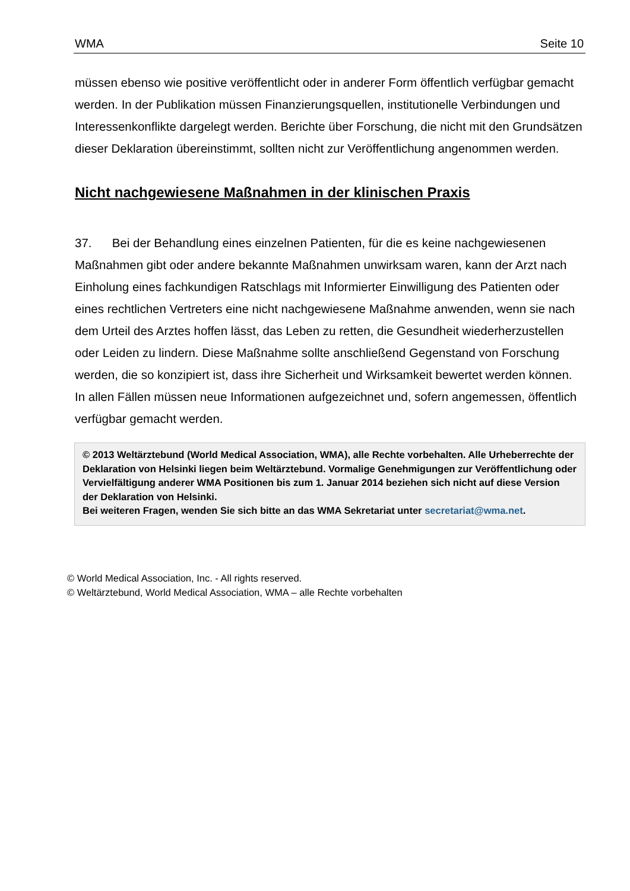WMA Seite 10
müssen ebenso wie positive veröffentlicht oder in anderer Form öffentlich verfügbar gemacht werden. In der Publikation müssen Finanzierungsquellen, institutionelle Verbindungen und Interessenkonflikte dargelegt werden. Berichte über Forschung, die nicht mit den Grundsätzen dieser Deklaration übereinstimmt, sollten nicht zur Veröffentlichung angenommen werden.
Nicht nachgewiesene Maßnahmen in der klinischen Praxis
37. Bei der Behandlung eines einzelnen Patienten, für die es keine nachgewiesenen Maßnahmen gibt oder andere bekannte Maßnahmen unwirksam waren, kann der Arzt nach Einholung eines fachkundigen Ratschlags mit Informierter Einwilligung des Patienten oder eines rechtlichen Vertreters eine nicht nachgewiesene Maßnahme anwenden, wenn sie nach dem Urteil des Arztes hoffen lässt, das Leben zu retten, die Gesundheit wiederherzustellen oder Leiden zu lindern. Diese Maßnahme sollte anschließend Gegenstand von Forschung werden, die so konzipiert ist, dass ihre Sicherheit und Wirksamkeit bewertet werden können. In allen Fällen müssen neue Informationen aufgezeichnet und, sofern angemessen, öffentlich verfügbar gemacht werden.
© 2013 Weltärztebund (World Medical Association, WMA), alle Rechte vorbehalten. Alle Urheberrechte der Deklaration von Helsinki liegen beim Weltärztebund. Vormalige Genehmigungen zur Veröffentlichung oder Vervielfältigung anderer WMA Positionen bis zum 1. Januar 2014 beziehen sich nicht auf diese Version der Deklaration von Helsinki.
Bei weiteren Fragen, wenden Sie sich bitte an das WMA Sekretariat unter secretariat@wma.net.
© World Medical Association, Inc. - All rights reserved.
© Weltärztebund, World Medical Association, WMA – alle Rechte vorbehalten